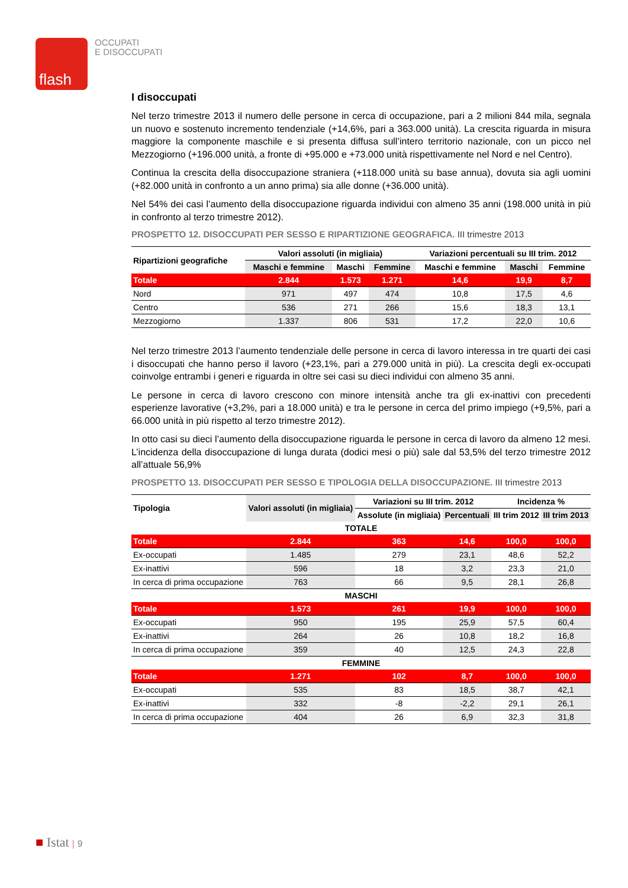flash
OCCUPATI
E DISOCCUPATI
I disoccupati
Nel terzo trimestre 2013 il numero delle persone in cerca di occupazione, pari a 2 milioni 844 mila, segnala un nuovo e sostenuto incremento tendenziale (+14,6%, pari a 363.000 unità). La crescita riguarda in misura maggiore la componente maschile e si presenta diffusa sull’intero territorio nazionale, con un picco nel Mezzogiorno (+196.000 unità, a fronte di +95.000 e +73.000 unità rispettivamente nel Nord e nel Centro).
Continua la crescita della disoccupazione straniera (+118.000 unità su base annua), dovuta sia agli uomini (+82.000 unità in confronto a un anno prima) sia alle donne (+36.000 unità).
Nel 54% dei casi l’aumento della disoccupazione riguarda individui con almeno 35 anni (198.000 unità in più in confronto al terzo trimestre 2012).
PROSPETTO 12. DISOCCUPATI PER SESSO E RIPARTIZIONE GEOGRAFICA. III trimestre 2013
| Ripartizioni geografiche | Valori assoluti (in migliaia) | | | Variazioni percentuali su III trim. 2012 | | |
| --- | --- | --- | --- | --- | --- | --- |
| | Maschi e femmine | Maschi | Femmine | Maschi e femmine | Maschi | Femmine |
| Totale | 2.844 | 1.573 | 1.271 | 14,6 | 19,9 | 8,7 |
| Nord | 971 | 497 | 474 | 10,8 | 17,5 | 4,6 |
| Centro | 536 | 271 | 266 | 15,6 | 18,3 | 13,1 |
| Mezzogiorno | 1.337 | 806 | 531 | 17,2 | 22,0 | 10,6 |
Nel terzo trimestre 2013 l’aumento tendenziale delle persone in cerca di lavoro interessa in tre quarti dei casi i disoccupati che hanno perso il lavoro (+23,1%, pari a 279.000 unità in più). La crescita degli ex-occupati coinvolge entrambi i generi e riguarda in oltre sei casi su dieci individui con almeno 35 anni.
Le persone in cerca di lavoro crescono con minore intensità anche tra gli ex-inattivi con precedenti esperienze lavorative (+3,2%, pari a 18.000 unità) e tra le persone in cerca del primo impiego (+9,5%, pari a 66.000 unità in più rispetto al terzo trimestre 2012).
In otto casi su dieci l’aumento della disoccupazione riguarda le persone in cerca di lavoro da almeno 12 mesi. L’incidenza della disoccupazione di lunga durata (dodici mesi o più) sale dal 53,5% del terzo trimestre 2012 all’attuale 56,9%
PROSPETTO 13. DISOCCUPATI PER SESSO E TIPOLOGIA DELLA DISOCCUPAZIONE. III trimestre 2013
| Tipologia | Valori assoluti (in migliaia) | Variazioni su III trim. 2012 | | Incidenza % | |
| --- | --- | --- | --- | --- | --- |
| | | Assolute (in migliaia) | Percentuali | III trim 2012 | III trim 2013 |
| TOTALE | | | | | |
| Totale | 2.844 | 363 | 14,6 | 100,0 | 100,0 |
| Ex-occupati | 1.485 | 279 | 23,1 | 48,6 | 52,2 |
| Ex-inattivi | 596 | 18 | 3,2 | 23,3 | 21,0 |
| In cerca di prima occupazione | 763 | 66 | 9,5 | 28,1 | 26,8 |
| MASCHI | | | | | |
| Totale | 1.573 | 261 | 19,9 | 100,0 | 100,0 |
| Ex-occupati | 950 | 195 | 25,9 | 57,5 | 60,4 |
| Ex-inattivi | 264 | 26 | 10,8 | 18,2 | 16,8 |
| In cerca di prima occupazione | 359 | 40 | 12,5 | 24,3 | 22,8 |
| FEMMINE | | | | | |
| Totale | 1.271 | 102 | 8,7 | 100,0 | 100,0 |
| Ex-occupati | 535 | 83 | 18,5 | 38,7 | 42,1 |
| Ex-inattivi | 332 | -8 | -2,2 | 29,1 | 26,1 |
| In cerca di prima occupazione | 404 | 26 | 6,9 | 32,3 | 31,8 |
■ Istat | 9